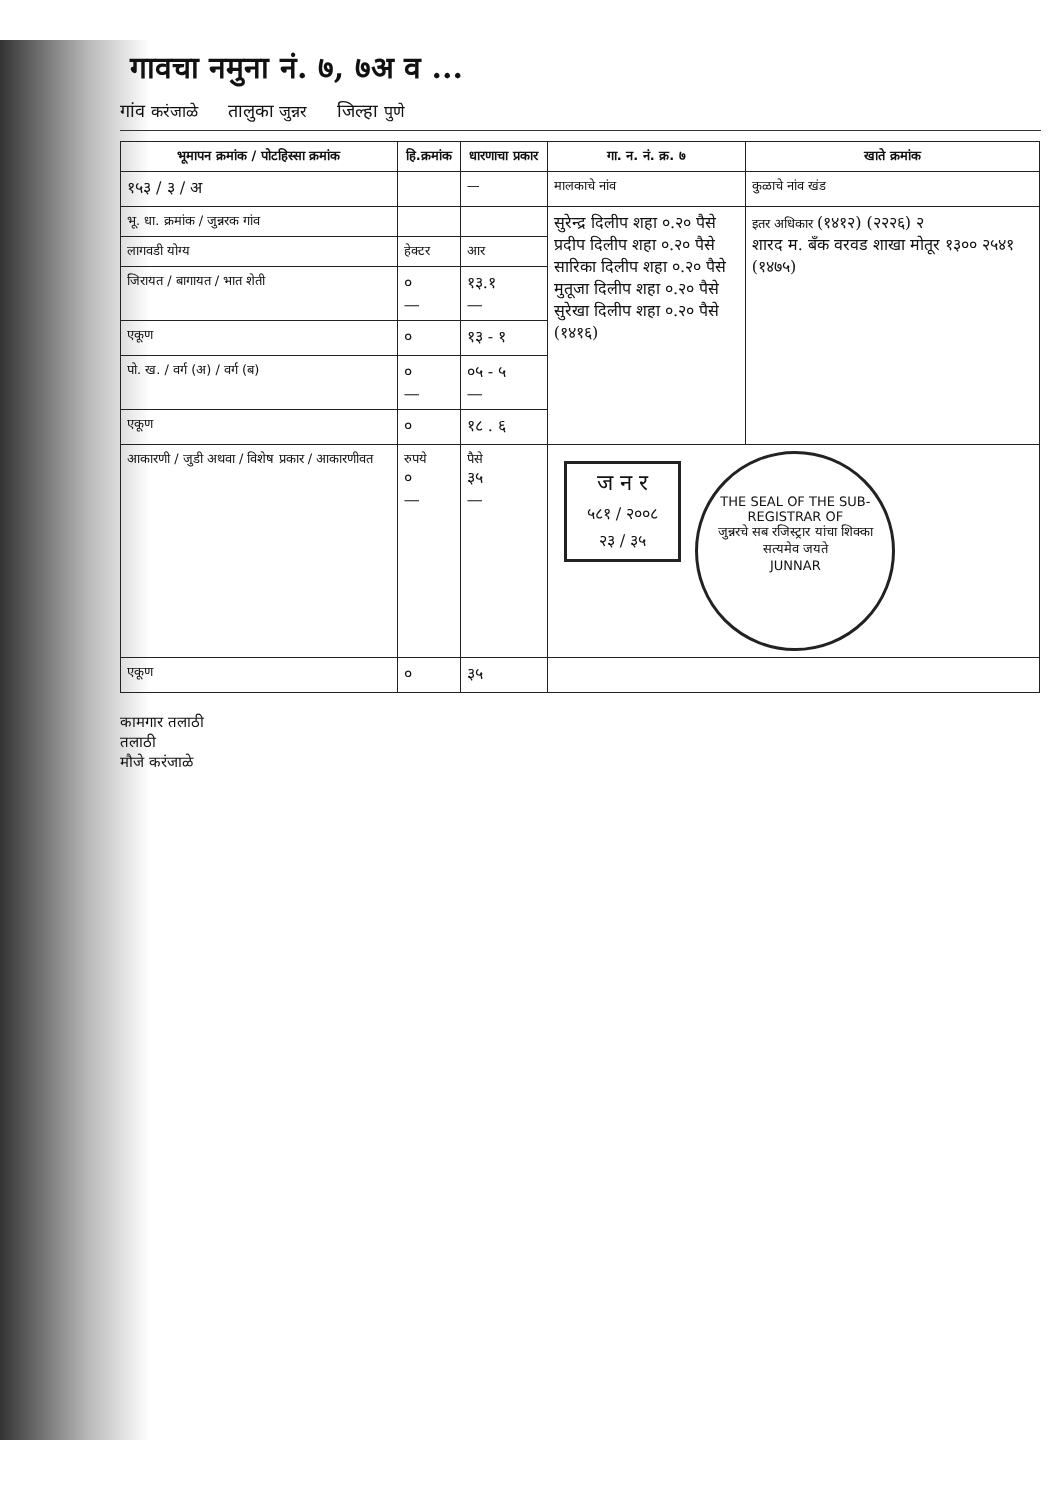गावचा नमुना नं. ७, ७अ व ...
गांव करंजाळे तालुका जुन्नर जिल्हा पुणे
| भूमापन क्रमांक / पोटहिस्सा क्रमांक | हि.क्रमांक | धारणाचा प्रकार | गा. न. नं. क्र. ७ | खाते क्रमांक |
| --- | --- | --- | --- | --- |
| १५३ / ३ / अ | | — | मालकाचे नांव | कुळाचे नांव खंड |
| भू. धा. क्रमांक / जुन्नरक गांव | | | सुरेन्द्र दिलीप शहा ०.२० पैसे प्रदीप दिलीप शहा ०.२० पैसे सारिका दिलीप शहा ०.२० पैसे मुतूजा दिलीप शहा ०.२० पैसे सुरेखा दिलीप शहा ०.२० पैसे (१४१६) | इतर अधिकार (१४१२) (२२२६) २ शारद म. बँक वरवड शाखा मोतूर १३०० २५४१ (१४७५) |
| लागवडी योग्य | हेक्टर | आर | | |
| जिरायत / बागायत / भात शेती | ० — | १३.१ — | | |
| एकूण | ० | १३ - १ | | |
| पो. ख. / वर्ग (अ) / वर्ग (ब) | ० — | ०५ - ५ — | | |
| एकूण | ० | १८ . ६ | | |
| आकारणी / जुडी अथवा / विशेष प्रकार / आकारणीवत | रुपये ० — | पैसे ३५ — | ज न र ५८१ / २००८ २३ / ३५ THE SEAL OF THE SUB-REGISTRAR OF जुन्नरचे सब रजिस्ट्रार यांचा शिक्का सत्यमेव जयते JUNNAR | |
| एकूण | ० | ३५ | | |
कामगार तलाठी
तलाठी
मौजे करंजाळे